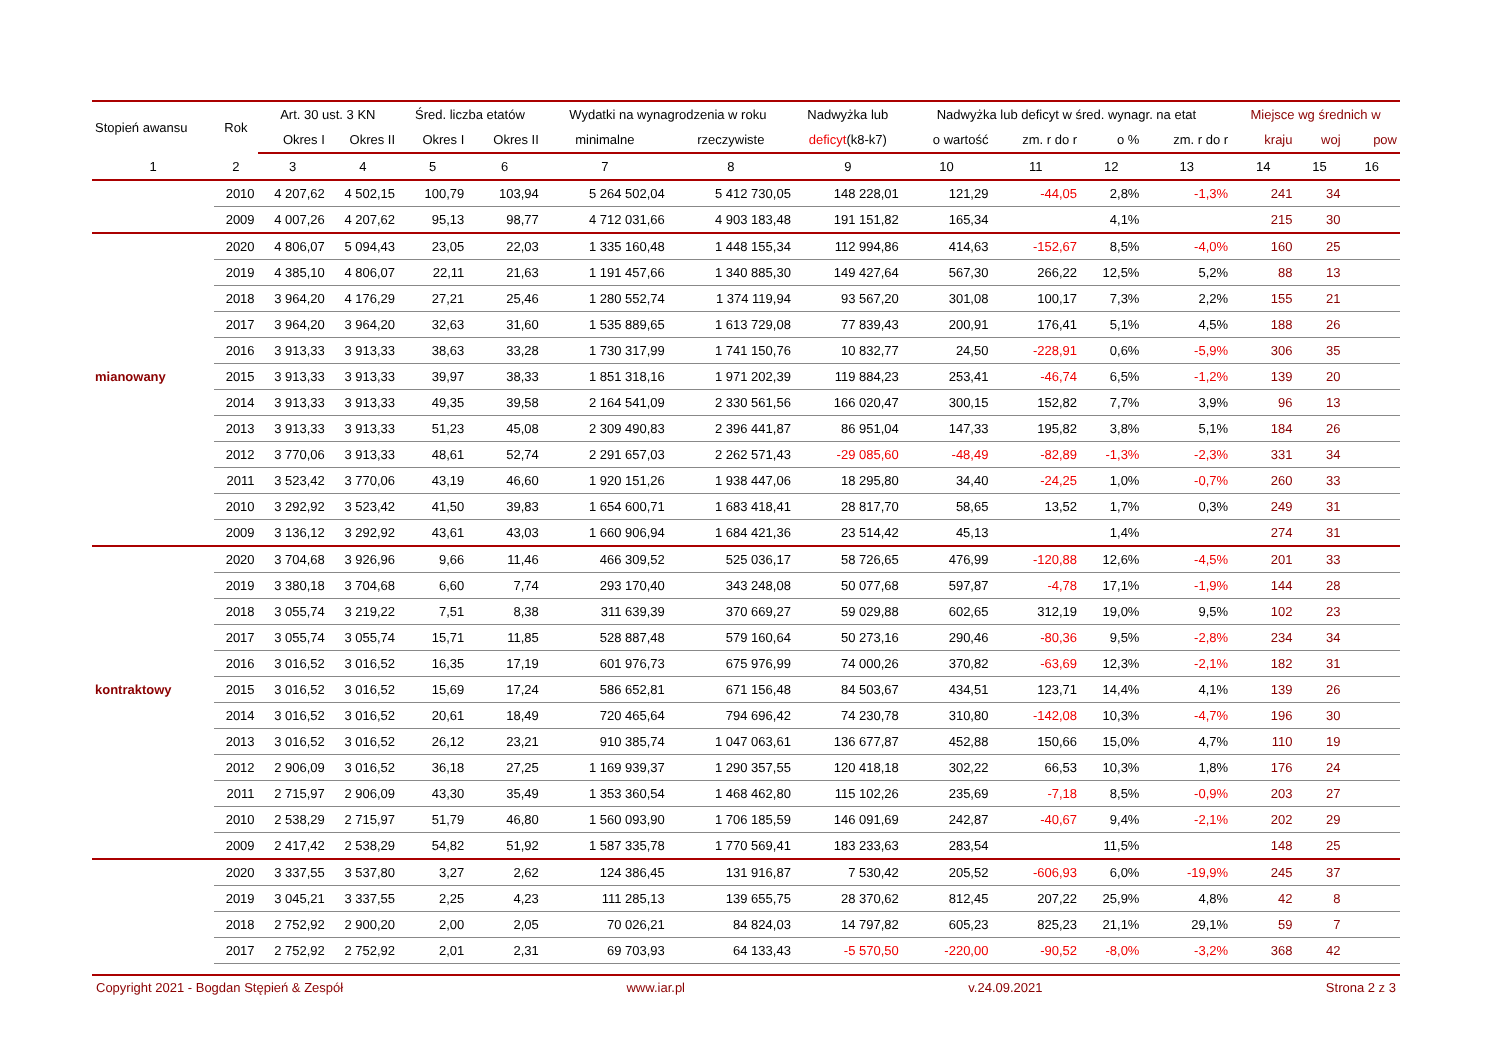| Stopień awansu | Rok | Art. 30 ust. 3 KN | | Śred. liczba etatów | | Wydatki na wynagrodzenia w roku | | Nadwyżka lub | Nadwyżka lub deficyt w śred. wynagr. na etat | | | | Miejsce wg średnich w | | |
| --- | --- | --- | --- | --- | --- | --- | --- | --- | --- | --- | --- | --- | --- | --- | --- |
| | | Okres I | Okres II | Okres I | Okres II | minimalne | rzeczywiste | deficyt (k8-k7) | o wartość | zm. r do r | o % | zm. r do r | kraju | woj | pow |
| 1 | 2 | 3 | 4 | 5 | 6 | 7 | 8 | 9 | 10 | 11 | 12 | 13 | 14 | 15 | 16 |
| | 2010 | 4 207,62 | 4 502,15 | 100,79 | 103,94 | 5 264 502,04 | 5 412 730,05 | 148 228,01 | 121,29 | -44,05 | 2,8% | -1,3% | 241 | 34 | |
| | 2009 | 4 007,26 | 4 207,62 | 95,13 | 98,77 | 4 712 031,66 | 4 903 183,48 | 191 151,82 | 165,34 | | 4,1% | | 215 | 30 | |
| | 2020 | 4 806,07 | 5 094,43 | 23,05 | 22,03 | 1 335 160,48 | 1 448 155,34 | 112 994,86 | 414,63 | -152,67 | 8,5% | -4,0% | 160 | 25 | |
| | 2019 | 4 385,10 | 4 806,07 | 22,11 | 21,63 | 1 191 457,66 | 1 340 885,30 | 149 427,64 | 567,30 | 266,22 | 12,5% | 5,2% | 88 | 13 | |
| | 2018 | 3 964,20 | 4 176,29 | 27,21 | 25,46 | 1 280 552,74 | 1 374 119,94 | 93 567,20 | 301,08 | 100,17 | 7,3% | 2,2% | 155 | 21 | |
| | 2017 | 3 964,20 | 3 964,20 | 32,63 | 31,60 | 1 535 889,65 | 1 613 729,08 | 77 839,43 | 200,91 | 176,41 | 5,1% | 4,5% | 188 | 26 | |
| | 2016 | 3 913,33 | 3 913,33 | 38,63 | 33,28 | 1 730 317,99 | 1 741 150,76 | 10 832,77 | 24,50 | -228,91 | 0,6% | -5,9% | 306 | 35 | |
| mianowany | 2015 | 3 913,33 | 3 913,33 | 39,97 | 38,33 | 1 851 318,16 | 1 971 202,39 | 119 884,23 | 253,41 | -46,74 | 6,5% | -1,2% | 139 | 20 | |
| | 2014 | 3 913,33 | 3 913,33 | 49,35 | 39,58 | 2 164 541,09 | 2 330 561,56 | 166 020,47 | 300,15 | 152,82 | 7,7% | 3,9% | 96 | 13 | |
| | 2013 | 3 913,33 | 3 913,33 | 51,23 | 45,08 | 2 309 490,83 | 2 396 441,87 | 86 951,04 | 147,33 | 195,82 | 3,8% | 5,1% | 184 | 26 | |
| | 2012 | 3 770,06 | 3 913,33 | 48,61 | 52,74 | 2 291 657,03 | 2 262 571,43 | -29 085,60 | -48,49 | -82,89 | -1,3% | -2,3% | 331 | 34 | |
| | 2011 | 3 523,42 | 3 770,06 | 43,19 | 46,60 | 1 920 151,26 | 1 938 447,06 | 18 295,80 | 34,40 | -24,25 | 1,0% | -0,7% | 260 | 33 | |
| | 2010 | 3 292,92 | 3 523,42 | 41,50 | 39,83 | 1 654 600,71 | 1 683 418,41 | 28 817,70 | 58,65 | 13,52 | 1,7% | 0,3% | 249 | 31 | |
| | 2009 | 3 136,12 | 3 292,92 | 43,61 | 43,03 | 1 660 906,94 | 1 684 421,36 | 23 514,42 | 45,13 | | 1,4% | | 274 | 31 | |
| | 2020 | 3 704,68 | 3 926,96 | 9,66 | 11,46 | 466 309,52 | 525 036,17 | 58 726,65 | 476,99 | -120,88 | 12,6% | -4,5% | 201 | 33 | |
| | 2019 | 3 380,18 | 3 704,68 | 6,60 | 7,74 | 293 170,40 | 343 248,08 | 50 077,68 | 597,87 | -4,78 | 17,1% | -1,9% | 144 | 28 | |
| | 2018 | 3 055,74 | 3 219,22 | 7,51 | 8,38 | 311 639,39 | 370 669,27 | 59 029,88 | 602,65 | 312,19 | 19,0% | 9,5% | 102 | 23 | |
| | 2017 | 3 055,74 | 3 055,74 | 15,71 | 11,85 | 528 887,48 | 579 160,64 | 50 273,16 | 290,46 | -80,36 | 9,5% | -2,8% | 234 | 34 | |
| | 2016 | 3 016,52 | 3 016,52 | 16,35 | 17,19 | 601 976,73 | 675 976,99 | 74 000,26 | 370,82 | -63,69 | 12,3% | -2,1% | 182 | 31 | |
| kontraktowy | 2015 | 3 016,52 | 3 016,52 | 15,69 | 17,24 | 586 652,81 | 671 156,48 | 84 503,67 | 434,51 | 123,71 | 14,4% | 4,1% | 139 | 26 | |
| | 2014 | 3 016,52 | 3 016,52 | 20,61 | 18,49 | 720 465,64 | 794 696,42 | 74 230,78 | 310,80 | -142,08 | 10,3% | -4,7% | 196 | 30 | |
| | 2013 | 3 016,52 | 3 016,52 | 26,12 | 23,21 | 910 385,74 | 1 047 063,61 | 136 677,87 | 452,88 | 150,66 | 15,0% | 4,7% | 110 | 19 | |
| | 2012 | 2 906,09 | 3 016,52 | 36,18 | 27,25 | 1 169 939,37 | 1 290 357,55 | 120 418,18 | 302,22 | 66,53 | 10,3% | 1,8% | 176 | 24 | |
| | 2011 | 2 715,97 | 2 906,09 | 43,30 | 35,49 | 1 353 360,54 | 1 468 462,80 | 115 102,26 | 235,69 | -7,18 | 8,5% | -0,9% | 203 | 27 | |
| | 2010 | 2 538,29 | 2 715,97 | 51,79 | 46,80 | 1 560 093,90 | 1 706 185,59 | 146 091,69 | 242,87 | -40,67 | 9,4% | -2,1% | 202 | 29 | |
| | 2009 | 2 417,42 | 2 538,29 | 54,82 | 51,92 | 1 587 335,78 | 1 770 569,41 | 183 233,63 | 283,54 | | 11,5% | | 148 | 25 | |
| | 2020 | 3 337,55 | 3 537,80 | 3,27 | 2,62 | 124 386,45 | 131 916,87 | 7 530,42 | 205,52 | -606,93 | 6,0% | -19,9% | 245 | 37 | |
| | 2019 | 3 045,21 | 3 337,55 | 2,25 | 4,23 | 111 285,13 | 139 655,75 | 28 370,62 | 812,45 | 207,22 | 25,9% | 4,8% | 42 | 8 | |
| | 2018 | 2 752,92 | 2 900,20 | 2,00 | 2,05 | 70 026,21 | 84 824,03 | 14 797,82 | 605,23 | 825,23 | 21,1% | 29,1% | 59 | 7 | |
| | 2017 | 2 752,92 | 2 752,92 | 2,01 | 2,31 | 69 703,93 | 64 133,43 | -5 570,50 | -220,00 | -90,52 | -8,0% | -3,2% | 368 | 42 | |
Copyright 2021 - Bogdan Stępień & Zespół www.iar.pl v.24.09.2021 Strona 2 z 3